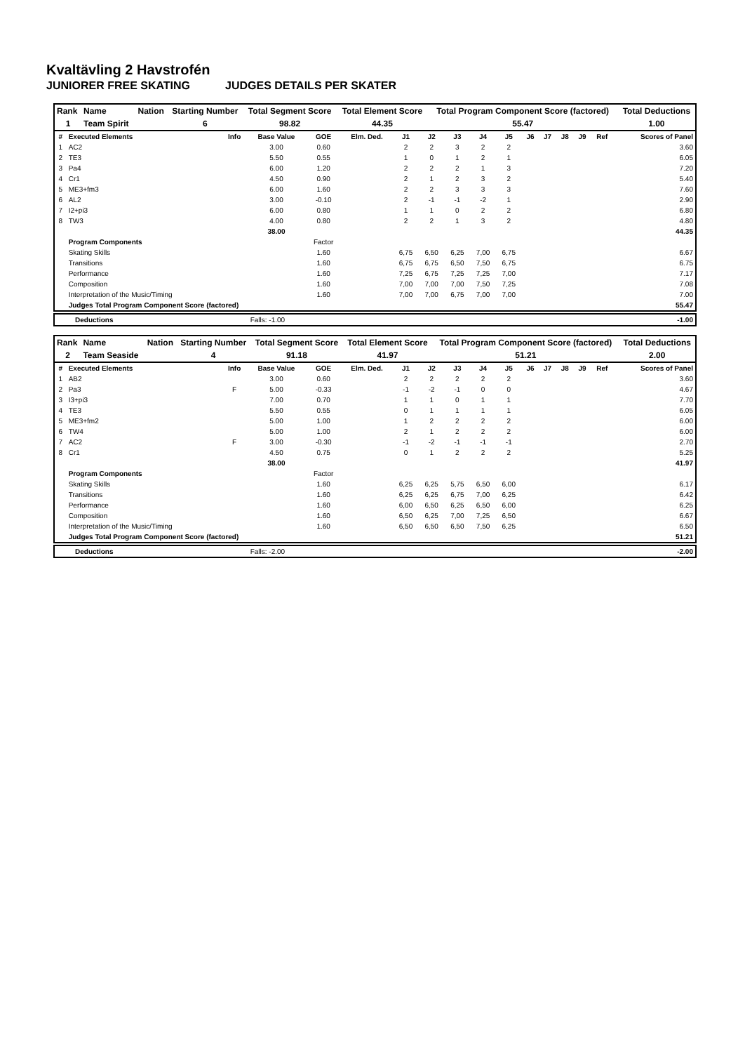Kvaltävling 2 Havstrofén
JUNIORER FREE SKATING JUDGES DETAILS PER SKATER
| Rank | Name | Nation | Starting Number | Total Segment Score | Total Element Score | Total Program Component Score (factored) | Total Deductions |
| --- | --- | --- | --- | --- | --- | --- | --- |
| 1 | Team Spirit | | 6 | 98.82 | 44.35 | 55.47 | 1.00 |
| # | Executed Elements | Info | Base Value | GOE | Elm. Ded. | J1 | J2 | J3 | J4 | J5 | J6 | J7 | J8 | J9 | Ref | Scores of Panel |
| --- | --- | --- | --- | --- | --- | --- | --- | --- | --- | --- | --- | --- | --- | --- | --- | --- |
| 1 | AC2 | | 3.00 | 0.60 | | 2 | 2 | 3 | 2 | 2 | | | | | | 3.60 |
| 2 | TE3 | | 5.50 | 0.55 | | 1 | 0 | 1 | 2 | 1 | | | | | | 6.05 |
| 3 | Pa4 | | 6.00 | 1.20 | | 2 | 2 | 2 | 1 | 3 | | | | | | 7.20 |
| 4 | Cr1 | | 4.50 | 0.90 | | 2 | 1 | 2 | 3 | 2 | | | | | | 5.40 |
| 5 | ME3+fm3 | | 6.00 | 1.60 | | 2 | 2 | 3 | 3 | 3 | | | | | | 7.60 |
| 6 | AL2 | | 3.00 | -0.10 | | 2 | -1 | -1 | -2 | 1 | | | | | | 2.90 |
| 7 | I2+pi3 | | 6.00 | 0.80 | | 1 | 1 | 0 | 2 | 2 | | | | | | 6.80 |
| 8 | TW3 | | 4.00 | 0.80 | | 2 | 2 | 1 | 3 | 2 | | | | | | 4.80 |
| | | | 38.00 | | | | | | | | | | | | | 44.35 |
| | Program Components | | | Factor | | | | | | | | | | | | |
| | Skating Skills | | | 1.60 | | 6,75 | 6,50 | 6,25 | 7,00 | 6,75 | | | | | | 6.67 |
| | Transitions | | | 1.60 | | 6,75 | 6,75 | 6,50 | 7,50 | 6,75 | | | | | | 6.75 |
| | Performance | | | 1.60 | | 7,25 | 6,75 | 7,25 | 7,25 | 7,00 | | | | | | 7.17 |
| | Composition | | | 1.60 | | 7,00 | 7,00 | 7,00 | 7,50 | 7,25 | | | | | | 7.08 |
| | Interpretation of the Music/Timing | | | 1.60 | | 7,00 | 7,00 | 6,75 | 7,00 | 7,00 | | | | | | 7.00 |
| | Judges Total Program Component Score (factored) | | | | | | | | | | | | | | | 55.47 |
| | Deductions | Falls: -1.00 | | -1.00 |
| Rank | Name | Nation | Starting Number | Total Segment Score | Total Element Score | Total Program Component Score (factored) | Total Deductions |
| --- | --- | --- | --- | --- | --- | --- | --- |
| 2 | Team Seaside | | 4 | 91.18 | 41.97 | 51.21 | 2.00 |
| # | Executed Elements | Info | Base Value | GOE | Elm. Ded. | J1 | J2 | J3 | J4 | J5 | J6 | J7 | J8 | J9 | Ref | Scores of Panel |
| --- | --- | --- | --- | --- | --- | --- | --- | --- | --- | --- | --- | --- | --- | --- | --- | --- |
| 1 | AB2 | | 3.00 | 0.60 | | 2 | 2 | 2 | 2 | 2 | | | | | | 3.60 |
| 2 | Pa3 | F | 5.00 | -0.33 | | -1 | -2 | -1 | 0 | 0 | | | | | | 4.67 |
| 3 | I3+pi3 | | 7.00 | 0.70 | | 1 | 1 | 0 | 1 | 1 | | | | | | 7.70 |
| 4 | TE3 | | 5.50 | 0.55 | | 0 | 1 | 1 | 1 | 1 | | | | | | 6.05 |
| 5 | ME3+fm2 | | 5.00 | 1.00 | | 1 | 2 | 2 | 2 | 2 | | | | | | 6.00 |
| 6 | TW4 | | 5.00 | 1.00 | | 2 | 1 | 2 | 2 | 2 | | | | | | 6.00 |
| 7 | AC2 | F | 3.00 | -0.30 | | -1 | -2 | -1 | -1 | -1 | | | | | | 2.70 |
| 8 | Cr1 | | 4.50 | 0.75 | | 0 | 1 | 2 | 2 | 2 | | | | | | 5.25 |
| | | | 38.00 | | | | | | | | | | | | | 41.97 |
| | Program Components | | | Factor | | | | | | | | | | | | |
| | Skating Skills | | | 1.60 | | 6,25 | 6,25 | 5,75 | 6,50 | 6,00 | | | | | | 6.17 |
| | Transitions | | | 1.60 | | 6,25 | 6,25 | 6,75 | 7,00 | 6,25 | | | | | | 6.42 |
| | Performance | | | 1.60 | | 6,00 | 6,50 | 6,25 | 6,50 | 6,00 | | | | | | 6.25 |
| | Composition | | | 1.60 | | 6,50 | 6,25 | 7,00 | 7,25 | 6,50 | | | | | | 6.67 |
| | Interpretation of the Music/Timing | | | 1.60 | | 6,50 | 6,50 | 6,50 | 7,50 | 6,25 | | | | | | 6.50 |
| | Judges Total Program Component Score (factored) | | | | | | | | | | | | | | | 51.21 |
| | Deductions | Falls: -2.00 | | -2.00 |